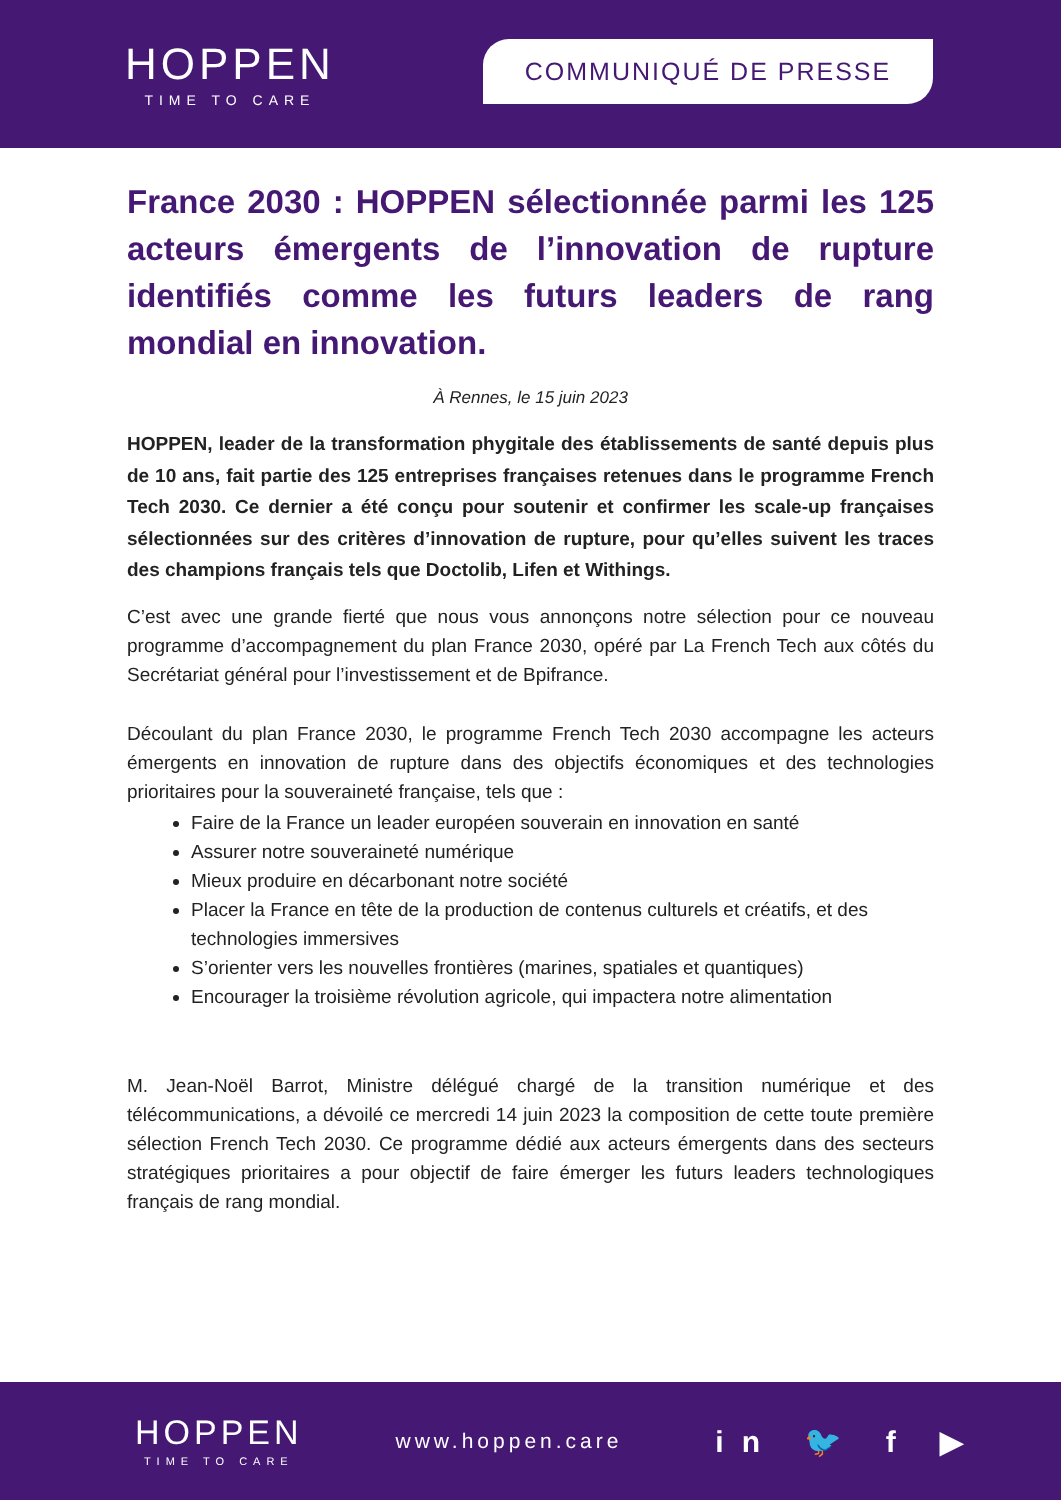HOPPEN
TIME TO CARE
COMMUNIQUÉ DE PRESSE
France 2030 : HOPPEN sélectionnée parmi les 125 acteurs émergents de l’innovation de rupture identifiés comme les futurs leaders de rang mondial en innovation.
À Rennes, le 15 juin 2023
HOPPEN, leader de la transformation phygitale des établissements de santé depuis plus de 10 ans, fait partie des 125 entreprises françaises retenues dans le programme French Tech 2030. Ce dernier a été conçu pour soutenir et confirmer les scale-up françaises sélectionnées sur des critères d’innovation de rupture, pour qu’elles suivent les traces des champions français tels que Doctolib, Lifen et Withings.
C’est avec une grande fierté que nous vous annonçons notre sélection pour ce nouveau programme d’accompagnement du plan France 2030, opéré par La French Tech aux côtés du Secrétariat général pour l’investissement et de Bpifrance.
Découlant du plan France 2030, le programme French Tech 2030 accompagne les acteurs émergents en innovation de rupture dans des objectifs économiques et des technologies prioritaires pour la souveraineté française, tels que :
Faire de la France un leader européen souverain en innovation en santé
Assurer notre souveraineté numérique
Mieux produire en décarbonant notre société
Placer la France en tête de la production de contenus culturels et créatifs, et des technologies immersives
S’orienter vers les nouvelles frontières (marines, spatiales et quantiques)
Encourager la troisième révolution agricole, qui impactera notre alimentation
M. Jean-Noël Barrot, Ministre délégué chargé de la transition numérique et des télécommunications, a dévoilé ce mercredi 14 juin 2023 la composition de cette toute première sélection French Tech 2030. Ce programme dédié aux acteurs émergents dans des secteurs stratégiques prioritaires a pour objectif de faire émerger les futurs leaders technologiques français de rang mondial.
HOPPEN
TIME TO CARE
www.hoppen.care
in 🐦 f ▶